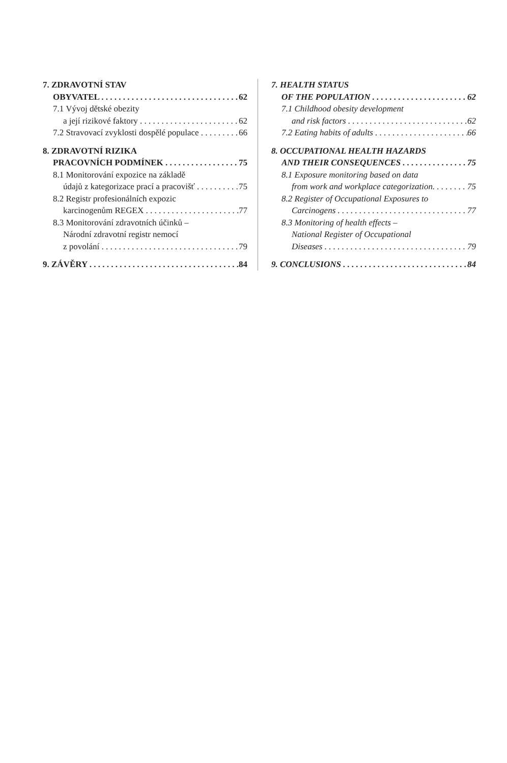7. ZDRAVOTNÍ STAV
OBYVATEL 62
7.1 Vývoj dětské obezity
a její rizikové faktory 62
7.2 Stravovací zvyklosti dospělé populace 66
8. ZDRAVOTNÍ RIZIKA
PRACOVNÍCH PODMÍNEK 75
8.1 Monitorování expozice na základě
údajů z kategorizace prací a pracovišť 75
8.2 Registr profesionálních expozic
karcinogenům REGEX 77
8.3 Monitorování zdravotních účinků –
Národní zdravotní registr nemocí
z povolání 79
9. ZÁVĚRY 84
7. HEALTH STATUS
OF THE POPULATION 62
7.1 Childhood obesity development
and risk factors 62
7.2 Eating habits of adults 66
8. OCCUPATIONAL HEALTH HAZARDS
AND THEIR CONSEQUENCES 75
8.1 Exposure monitoring based on data
from work and workplace categorization. 75
8.2 Register of Occupational Exposures to
Carcinogens 77
8.3 Monitoring of health effects –
National Register of Occupational
Diseases 79
9. CONCLUSIONS 84